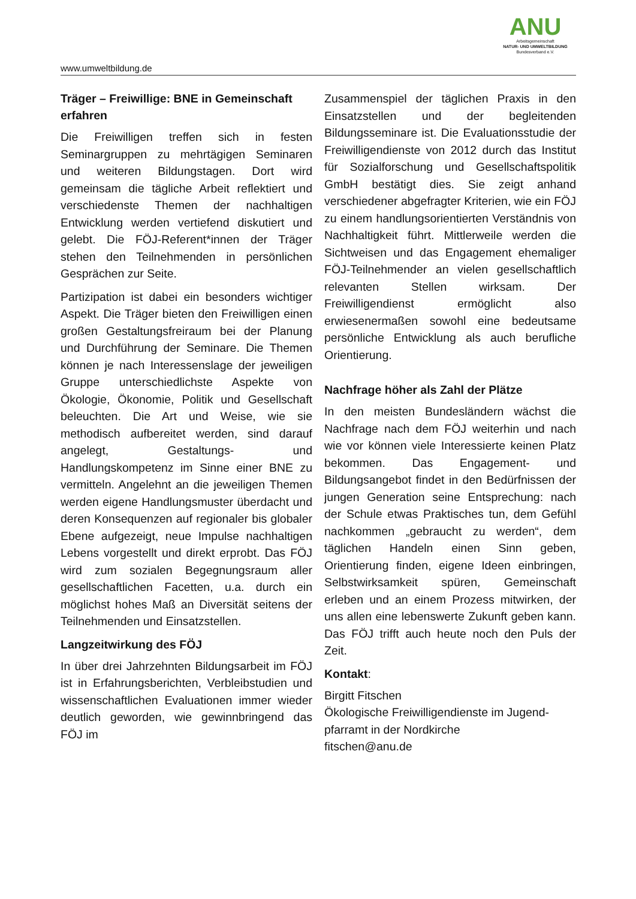ANU
Arbeitsgemeinschaft
NATUR- UND UMWELTBILDUNG
Bundesverband e.V.
www.umweltbildung.de
Träger – Freiwillige: BNE in Gemeinschaft erfahren
Die Freiwilligen treffen sich in festen Seminargruppen zu mehrtägigen Seminaren und weiteren Bildungstagen. Dort wird gemeinsam die tägliche Arbeit reflektiert und verschiedenste Themen der nachhaltigen Entwicklung werden vertiefend diskutiert und gelebt. Die FÖJ-Referent*innen der Träger stehen den Teilnehmenden in persönlichen Gesprächen zur Seite.
Partizipation ist dabei ein besonders wichtiger Aspekt. Die Träger bieten den Freiwilligen einen großen Gestaltungsfreiraum bei der Planung und Durchführung der Seminare. Die Themen können je nach Interessenslage der jeweiligen Gruppe unterschiedlichste Aspekte von Ökologie, Ökonomie, Politik und Gesellschaft beleuchten. Die Art und Weise, wie sie methodisch aufbereitet werden, sind darauf angelegt, Gestaltungs- und Handlungskompetenz im Sinne einer BNE zu vermitteln. Angelehnt an die jeweiligen Themen werden eigene Handlungsmuster überdacht und deren Konsequenzen auf regionaler bis globaler Ebene aufgezeigt, neue Impulse nachhaltigen Lebens vorgestellt und direkt erprobt. Das FÖJ wird zum sozialen Begegnungsraum aller gesellschaftlichen Facetten, u.a. durch ein möglichst hohes Maß an Diversität seitens der Teilnehmenden und Einsatzstellen.
Langzeitwirkung des FÖJ
In über drei Jahrzehnten Bildungsarbeit im FÖJ ist in Erfahrungsberichten, Verbleibstudien und wissenschaftlichen Evaluationen immer wieder deutlich geworden, wie gewinnbringend das FÖJ im
Zusammenspiel der täglichen Praxis in den Einsatzstellen und der begleitenden Bildungsseminare ist. Die Evaluationsstudie der Freiwilligendienste von 2012 durch das Institut für Sozialforschung und Gesellschaftspolitik GmbH bestätigt dies. Sie zeigt anhand verschiedener abgefragter Kriterien, wie ein FÖJ zu einem handlungsorientierten Verständnis von Nachhaltigkeit führt. Mittlerweile werden die Sichtweisen und das Engagement ehemaliger FÖJ-Teilnehmender an vielen gesellschaftlich relevanten Stellen wirksam. Der Freiwilligendienst ermöglicht also erwiesenermaßen sowohl eine bedeutsame persönliche Entwicklung als auch berufliche Orientierung.
Nachfrage höher als Zahl der Plätze
In den meisten Bundesländern wächst die Nachfrage nach dem FÖJ weiterhin und nach wie vor können viele Interessierte keinen Platz bekommen. Das Engagement- und Bildungsangebot findet in den Bedürfnissen der jungen Generation seine Entsprechung: nach der Schule etwas Praktisches tun, dem Gefühl nachkommen „gebraucht zu werden“, dem täglichen Handeln einen Sinn geben, Orientierung finden, eigene Ideen einbringen, Selbstwirksamkeit spüren, Gemeinschaft erleben und an einem Prozess mitwirken, der uns allen eine lebenswerte Zukunft geben kann. Das FÖJ trifft auch heute noch den Puls der Zeit.
Kontakt:
Birgitt Fitschen
Ökologische Freiwilligendienste im Jugend-pfarramt in der Nordkirche
fitschen@anu.de